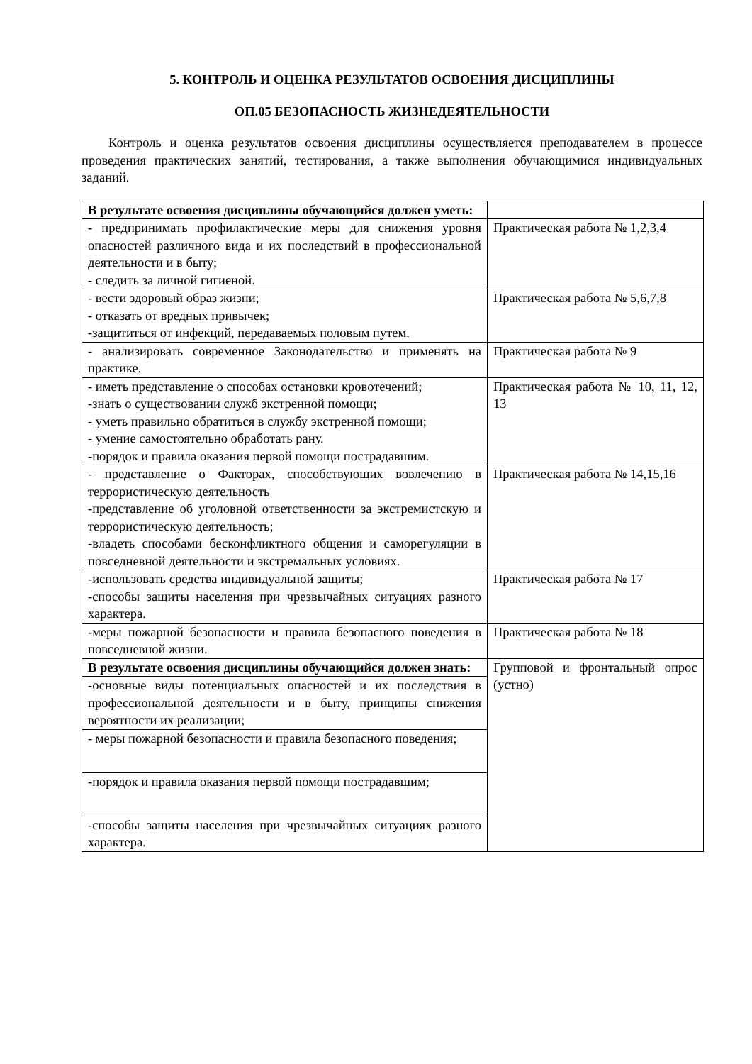5. КОНТРОЛЬ И ОЦЕНКА РЕЗУЛЬТАТОВ ОСВОЕНИЯ ДИСЦИПЛИНЫ
ОП.05 БЕЗОПАСНОСТЬ ЖИЗНЕДЕЯТЕЛЬНОСТИ
Контроль и оценка результатов освоения дисциплины осуществляется преподавателем в процессе проведения практических занятий, тестирования, а также выполнения обучающимися индивидуальных заданий.
| В результате освоения дисциплины обучающийся должен уметь: | |
| - предпринимать профилактические меры для снижения уровня опасностей различного вида и их последствий в профессиональной деятельности и в быту; - следить за личной гигиеной. | Практическая работа № 1,2,3,4 |
| - вести здоровый образ жизни; - отказать от вредных привычек; -защититься от инфекций, передаваемых половым путем. | Практическая работа № 5,6,7,8 |
| - анализировать современное Законодательство и применять на практике. | Практическая работа № 9 |
| - иметь представление о способах остановки кровотечений; -знать о существовании служб экстренной помощи; - уметь правильно обратиться в службу экстренной помощи; - умение самостоятельно обработать рану. -порядок и правила оказания первой помощи пострадавшим. | Практическая работа № 10, 11, 12, 13 |
| - представление о Факторах, способствующих вовлечению в террористическую деятельность -представление об уголовной ответственности за экстремистскую и террористическую деятельность; -владеть способами бесконфликтного общения и саморегуляции в повседневной деятельности и экстремальных условиях. | Практическая работа № 14,15,16 |
| -использовать средства индивидуальной защиты; -способы защиты населения при чрезвычайных ситуациях разного характера. | Практическая работа № 17 |
| - меры пожарной безопасности и правила безопасного поведения в повседневной жизни. | Практическая работа № 18 |
| В результате освоения дисциплины обучающийся должен знать: | Групповой и фронтальный опрос (устно) |
| -основные виды потенциальных опасностей и их последствия в профессиональной деятельности и в быту, принципы снижения вероятности их реализации; | |
| - меры пожарной безопасности и правила безопасного поведения; | |
| -порядок и правила оказания первой помощи пострадавшим; | |
| -способы защиты населения при чрезвычайных ситуациях разного характера. | |